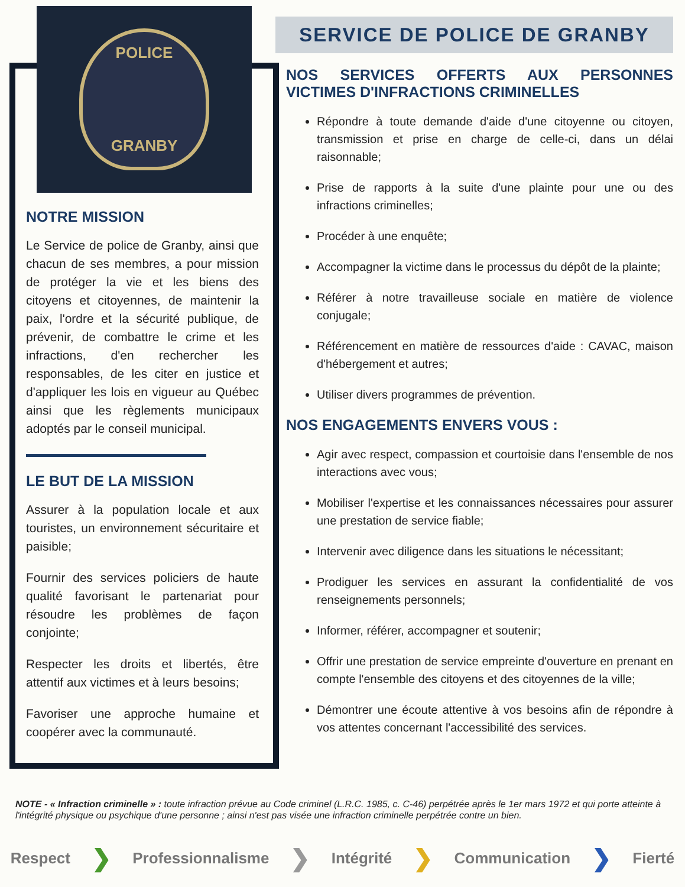POLICE
GRANBY
NOTRE MISSION
Le Service de police de Granby, ainsi que chacun de ses membres, a pour mission de protéger la vie et les biens des citoyens et citoyennes, de maintenir la paix, l'ordre et la sécurité publique, de prévenir, de combattre le crime et les infractions, d'en rechercher les responsables, de les citer en justice et d'appliquer les lois en vigueur au Québec ainsi que les règlements municipaux adoptés par le conseil municipal.
LE BUT DE LA MISSION
Assurer à la population locale et aux touristes, un environnement sécuritaire et paisible;
Fournir des services policiers de haute qualité favorisant le partenariat pour résoudre les problèmes de façon conjointe;
Respecter les droits et libertés, être attentif aux victimes et à leurs besoins;
Favoriser une approche humaine et coopérer avec la communauté.
SERVICE DE POLICE DE GRANBY
NOS SERVICES OFFERTS AUX PERSONNES VICTIMES D'INFRACTIONS CRIMINELLES
Répondre à toute demande d'aide d'une citoyenne ou citoyen, transmission et prise en charge de celle-ci, dans un délai raisonnable;
Prise de rapports à la suite d'une plainte pour une ou des infractions criminelles;
Procéder à une enquête;
Accompagner la victime dans le processus du dépôt de la plainte;
Référer à notre travailleuse sociale en matière de violence conjugale;
Référencement en matière de ressources d'aide : CAVAC, maison d'hébergement et autres;
Utiliser divers programmes de prévention.
NOS ENGAGEMENTS ENVERS VOUS :
Agir avec respect, compassion et courtoisie dans l'ensemble de nos interactions avec vous;
Mobiliser l'expertise et les connaissances nécessaires pour assurer une prestation de service fiable;
Intervenir avec diligence dans les situations le nécessitant;
Prodiguer les services en assurant la confidentialité de vos renseignements personnels;
Informer, référer, accompagner et soutenir;
Offrir une prestation de service empreinte d'ouverture en prenant en compte l'ensemble des citoyens et des citoyennes de la ville;
Démontrer une écoute attentive à vos besoins afin de répondre à vos attentes concernant l'accessibilité des services.
NOTE - « Infraction criminelle » : toute infraction prévue au Code criminel (L.R.C. 1985, c. C-46) perpétrée après le 1er mars 1972 et qui porte atteinte à l'intégrité physique ou psychique d'une personne ; ainsi n'est pas visée une infraction criminelle perpétrée contre un bien.
Respect ❯ Professionnalisme ❯ Intégrité ❯ Communication ❯ Fierté